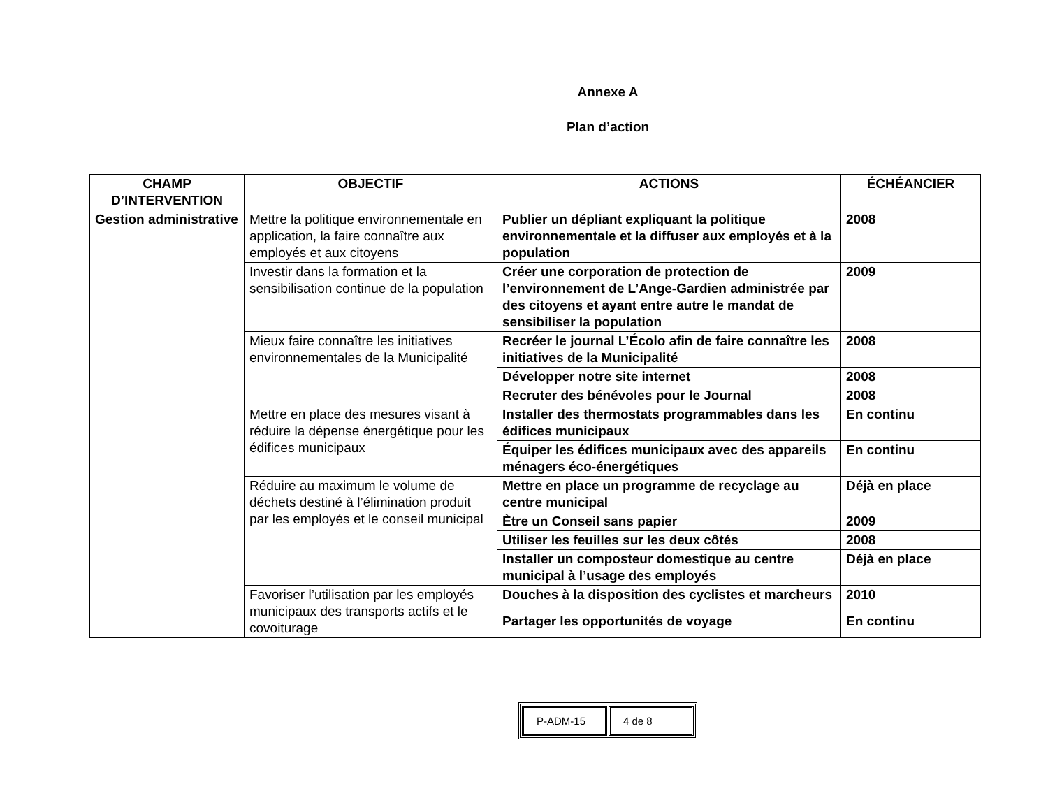Annexe A
Plan d’action
| CHAMP D’INTERVENTION | OBJECTIF | ACTIONS | ÉCHÉANCIER |
| --- | --- | --- | --- |
| Gestion administrative | Mettre la politique environnementale en application, la faire connaître aux employés et aux citoyens | Publier un dépliant expliquant la politique environnementale et la diffuser aux employés et à la population | 2008 |
| | Investir dans la formation et la sensibilisation continue de la population | Créer une corporation de protection de l’environnement de L’Ange-Gardien administrée par des citoyens et ayant entre autre le mandat de sensibiliser la population | 2009 |
| | Mieux faire connaître les initiatives environnementales de la Municipalité | Recréer le journal L’Écolo afin de faire connaître les initiatives de la Municipalité | 2008 |
| | | Développer notre site internet | 2008 |
| | | Recruter des bénévoles pour le Journal | 2008 |
| | Mettre en place des mesures visant à réduire la dépense énergétique pour les édifices municipaux | Installer des thermostats programmables dans les édifices municipaux | En continu |
| | | Équiper les édifices municipaux avec des appareils ménagers éco-énergétiques | En continu |
| | Réduire au maximum le volume de déchets destiné à l’élimination produit par les employés et le conseil municipal | Mettre en place un programme de recyclage au centre municipal | Déjà en place |
| | | Ètre un Conseil sans papier | 2009 |
| | | Utiliser les feuilles sur les deux côtés | 2008 |
| | | Installer un composteur domestique au centre municipal à l’usage des employés | Déjà en place |
| | Favoriser l’utilisation par les employés municipaux des transports actifs et le covoiturage | Douches à la disposition des cyclistes et marcheurs | 2010 |
| | | Partager les opportunités de voyage | En continu |
| P-ADM-15 | 4 de 8 |